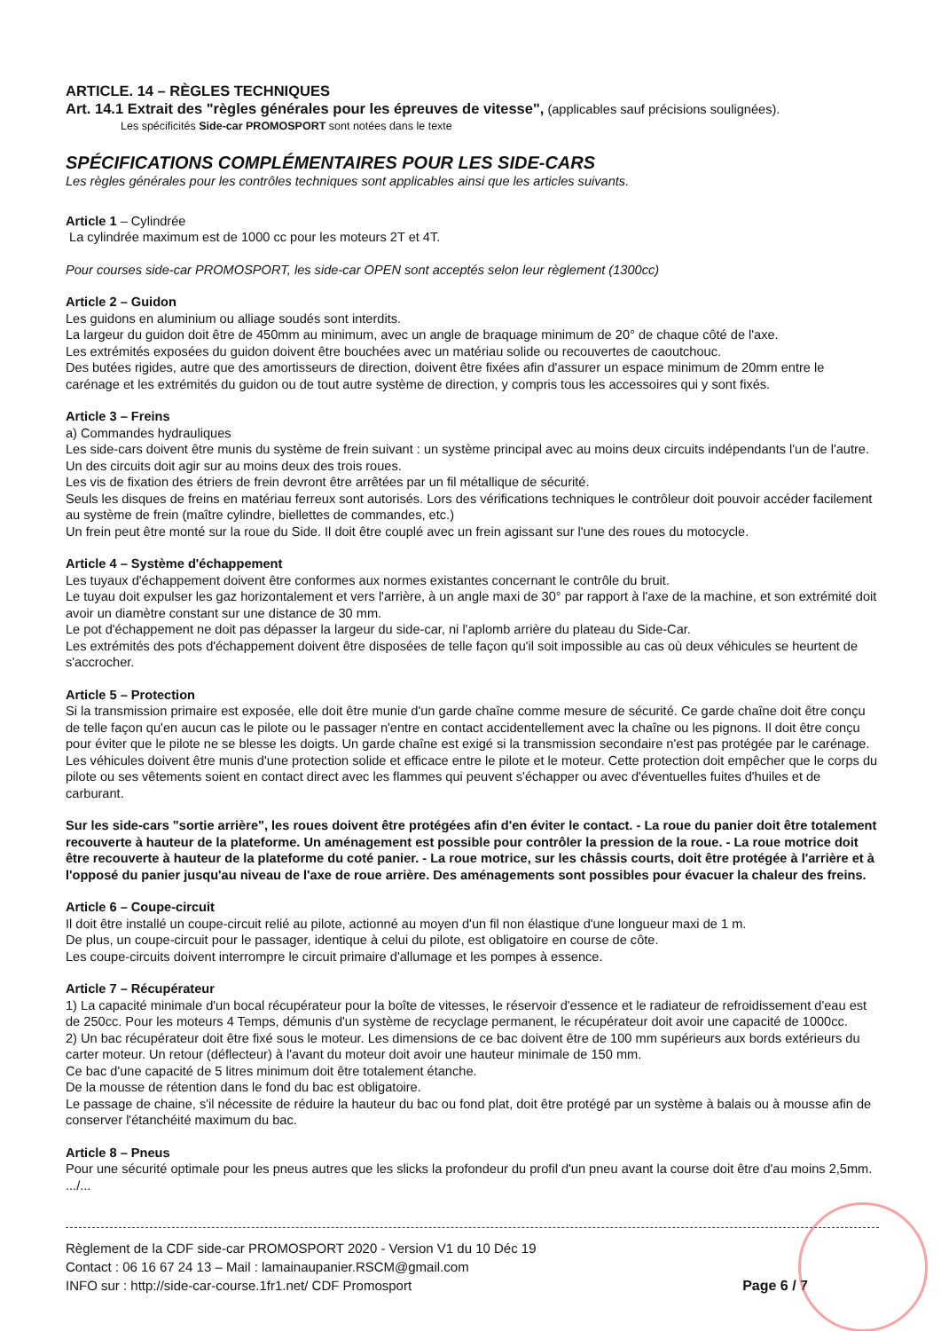ARTICLE. 14 – RÈGLES TECHNIQUES
Art. 14.1 Extrait des "règles générales pour les épreuves de vitesse", (applicables sauf précisions soulignées).
Les spécificités Side-car PROMOSPORT sont notées dans le texte
SPÉCIFICATIONS COMPLÉMENTAIRES POUR LES SIDE-CARS
Les règles générales pour les contrôles techniques sont applicables ainsi que les articles suivants.
Article 1 – Cylindrée
La cylindrée maximum est de 1000 cc pour les moteurs 2T et 4T.
Pour courses side-car PROMOSPORT, les side-car OPEN sont acceptés selon leur règlement (1300cc)
Article 2 – Guidon
Les guidons en aluminium ou alliage soudés sont interdits.
La largeur du guidon doit être de 450mm au minimum, avec un angle de braquage minimum de 20° de chaque côté de l'axe.
Les extrémités exposées du guidon doivent être bouchées avec un matériau solide ou recouvertes de caoutchouc.
Des butées rigides, autre que des amortisseurs de direction, doivent être fixées afin d'assurer un espace minimum de 20mm entre le carénage et les extrémités du guidon ou de tout autre système de direction, y compris tous les accessoires qui y sont fixés.
Article 3 – Freins
a) Commandes hydrauliques
Les side-cars doivent être munis du système de frein suivant : un système principal avec au moins deux circuits indépendants l'un de l'autre. Un des circuits doit agir sur au moins deux des trois roues.
Les vis de fixation des étriers de frein devront être arrêtées par un fil métallique de sécurité.
Seuls les disques de freins en matériau ferreux sont autorisés. Lors des vérifications techniques le contrôleur doit pouvoir accéder facilement au système de frein (maître cylindre, biellettes de commandes, etc.)
Un frein peut être monté sur la roue du Side. Il doit être couplé avec un frein agissant sur l'une des roues du motocycle.
Article 4 – Système d'échappement
Les tuyaux d'échappement doivent être conformes aux normes existantes concernant le contrôle du bruit.
Le tuyau doit expulser les gaz horizontalement et vers l'arrière, à un angle maxi de 30° par rapport à l'axe de la machine, et son extrémité doit avoir un diamètre constant sur une distance de 30 mm.
Le pot d'échappement ne doit pas dépasser la largeur du side-car, ni l'aplomb arrière du plateau du Side-Car.
Les extrémités des pots d'échappement doivent être disposées de telle façon qu'il soit impossible au cas où deux véhicules se heurtent de s'accrocher.
Article 5 – Protection
Si la transmission primaire est exposée, elle doit être munie d'un garde chaîne comme mesure de sécurité. Ce garde chaîne doit être conçu de telle façon qu'en aucun cas le pilote ou le passager n'entre en contact accidentellement avec la chaîne ou les pignons. Il doit être conçu pour éviter que le pilote ne se blesse les doigts. Un garde chaîne est exigé si la transmission secondaire n'est pas protégée par le carénage. Les véhicules doivent être munis d'une protection solide et efficace entre le pilote et le moteur. Cette protection doit empêcher que le corps du pilote ou ses vêtements soient en contact direct avec les flammes qui peuvent s'échapper ou avec d'éventuelles fuites d'huiles et de carburant.
Sur les side-cars "sortie arrière", les roues doivent être protégées afin d'en éviter le contact. - La roue du panier doit être totalement recouverte à hauteur de la plateforme. Un aménagement est possible pour contrôler la pression de la roue. - La roue motrice doit être recouverte à hauteur de la plateforme du coté panier. - La roue motrice, sur les châssis courts, doit être protégée à l'arrière et à l'opposé du panier jusqu'au niveau de l'axe de roue arrière. Des aménagements sont possibles pour évacuer la chaleur des freins.
Article 6 – Coupe-circuit
Il doit être installé un coupe-circuit relié au pilote, actionné au moyen d'un fil non élastique d'une longueur maxi de 1 m.
De plus, un coupe-circuit pour le passager, identique à celui du pilote, est obligatoire en course de côte.
Les coupe-circuits doivent interrompre le circuit primaire d'allumage et les pompes à essence.
Article 7 – Récupérateur
1) La capacité minimale d'un bocal récupérateur pour la boîte de vitesses, le réservoir d'essence et le radiateur de refroidissement d'eau est de 250cc. Pour les moteurs 4 Temps, démunis d'un système de recyclage permanent, le récupérateur doit avoir une capacité de 1000cc.
2) Un bac récupérateur doit être fixé sous le moteur. Les dimensions de ce bac doivent être de 100 mm supérieurs aux bords extérieurs du carter moteur. Un retour (déflecteur) à l'avant du moteur doit avoir une hauteur minimale de 150 mm.
Ce bac d'une capacité de 5 litres minimum doit être totalement étanche.
De la mousse de rétention dans le fond du bac est obligatoire.
Le passage de chaine, s'il nécessite de réduire la hauteur du bac ou fond plat, doit être protégé par un système à balais ou à mousse afin de conserver l'étanchéité maximum du bac.
Article 8 – Pneus
Pour une sécurité optimale pour les pneus autres que les slicks la profondeur du profil d'un pneu avant la course doit être d'au moins 2,5mm. .../...
Règlement de la CDF side-car PROMOSPORT 2020 - Version V1 du 10 Déc 19
Contact : 06 16 67 24 13 – Mail : lamainaupanier.RSCM@gmail.com
Page 6 / 7 INFO sur : http://side-car-course.1fr1.net/ CDF Promosport